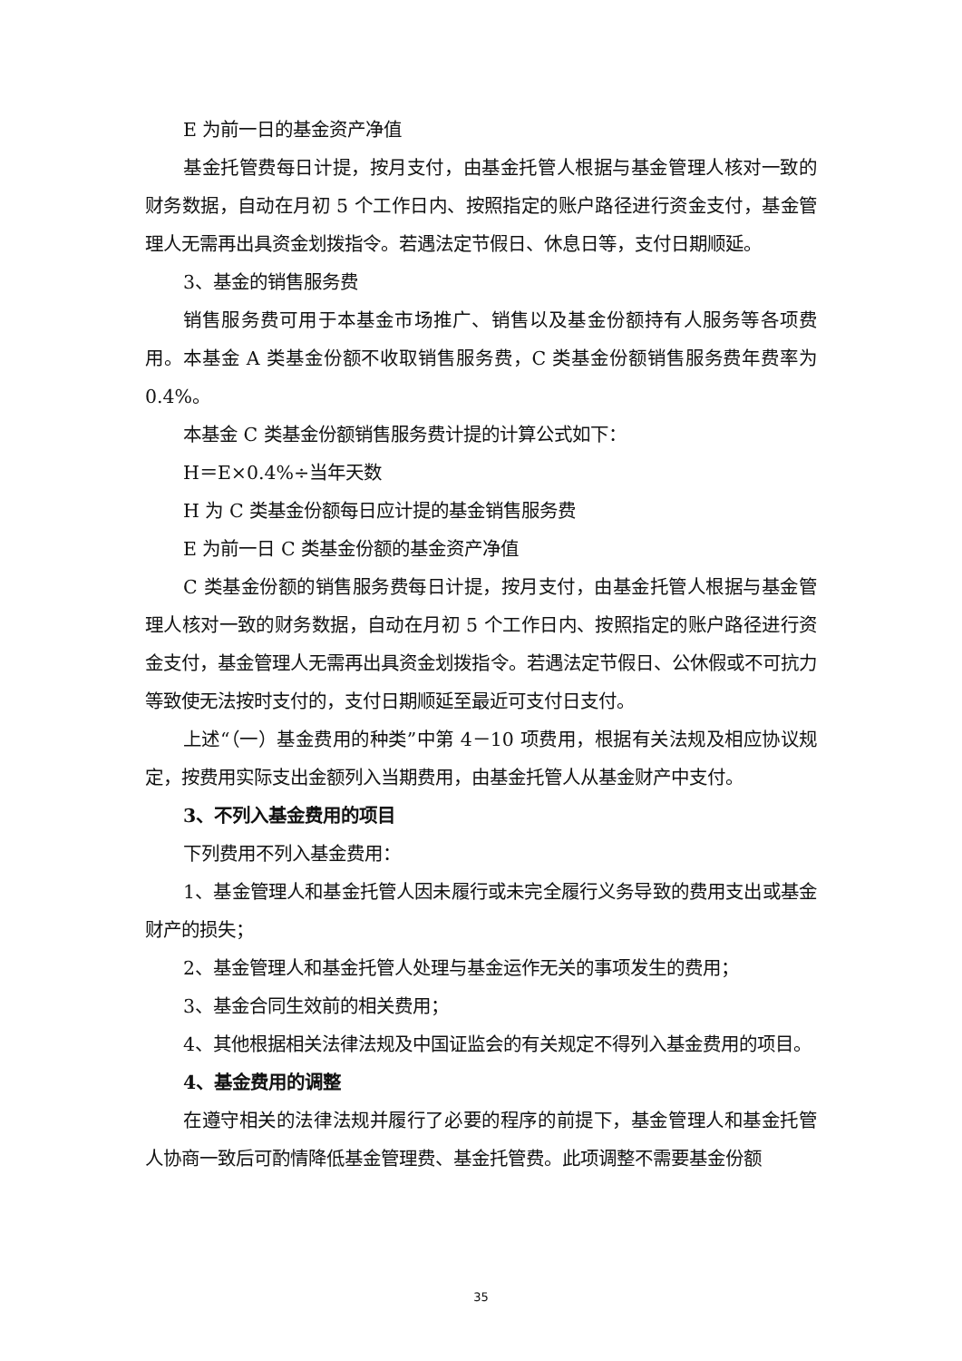E 为前一日的基金资产净值
基金托管费每日计提，按月支付，由基金托管人根据与基金管理人核对一致的财务数据，自动在月初 5 个工作日内、按照指定的账户路径进行资金支付，基金管理人无需再出具资金划拨指令。若遇法定节假日、休息日等，支付日期顺延。
3、基金的销售服务费
销售服务费可用于本基金市场推广、销售以及基金份额持有人服务等各项费用。本基金 A 类基金份额不收取销售服务费，C 类基金份额销售服务费年费率为 0.4%。
本基金 C 类基金份额销售服务费计提的计算公式如下：
H＝E×0.4%÷当年天数
H 为 C 类基金份额每日应计提的基金销售服务费
E 为前一日 C 类基金份额的基金资产净值
C 类基金份额的销售服务费每日计提，按月支付，由基金托管人根据与基金管理人核对一致的财务数据，自动在月初 5 个工作日内、按照指定的账户路径进行资金支付，基金管理人无需再出具资金划拨指令。若遇法定节假日、公休假或不可抗力等致使无法按时支付的，支付日期顺延至最近可支付日支付。
上述“（一）基金费用的种类”中第 4－10 项费用，根据有关法规及相应协议规定，按费用实际支出金额列入当期费用，由基金托管人从基金财产中支付。
3、不列入基金费用的项目
下列费用不列入基金费用：
1、基金管理人和基金托管人因未履行或未完全履行义务导致的费用支出或基金财产的损失；
2、基金管理人和基金托管人处理与基金运作无关的事项发生的费用；
3、基金合同生效前的相关费用；
4、其他根据相关法律法规及中国证监会的有关规定不得列入基金费用的项目。
4、基金费用的调整
在遵守相关的法律法规并履行了必要的程序的前提下，基金管理人和基金托管人协商一致后可酌情降低基金管理费、基金托管费。此项调整不需要基金份额
35